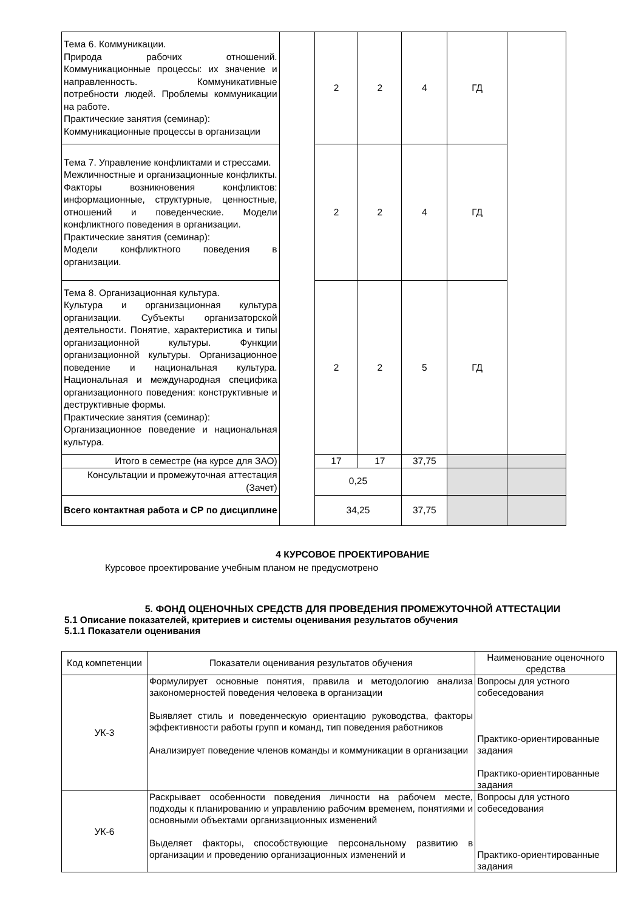| Тема 6. Коммуникации. Природа рабочих отношений. Коммуникационные процессы: их значение и направленность. Коммуникативные потребности людей. Проблемы коммуникации на работе. Практические занятия (семинар): Коммуникационные процессы в организации | | 2 | 2 | 4 | ГД | |
| Тема 7. Управление конфликтами и стрессами. Межличностные и организационные конфликты. Факторы возникновения конфликтов: информационные, структурные, ценностные, отношений и поведенческие. Модели конфликтного поведения в организации. Практические занятия (семинар): Модели конфликтного поведения в организации. | | 2 | 2 | 4 | ГД | |
| Тема 8. Организационная культура. Культура и организационная культура организации. Субъекты организаторской деятельности. Понятие, характеристика и типы организационной культуры. Функции организационной культуры. Организационное поведение и национальная культура. Национальная и международная специфика организационного поведения: конструктивные и деструктивные формы. Практические занятия (семинар): Организационное поведение и национальная культура. | | 2 | 2 | 5 | ГД | |
| Итого в семестре (на курсе для ЗАО) | | 17 | 17 | 37,75 | | |
| Консультации и промежуточная аттестация (Зачет) | | 0,25 | | | | |
| Всего контактная работа и СР по дисциплине | | 34,25 | | 37,75 | | |
4 КУРСОВОЕ ПРОЕКТИРОВАНИЕ
Курсовое проектирование учебным планом не предусмотрено
5. ФОНД ОЦЕНОЧНЫХ СРЕДСТВ ДЛЯ ПРОВЕДЕНИЯ ПРОМЕЖУТОЧНОЙ АТТЕСТАЦИИ
5.1 Описание показателей, критериев и системы оценивания результатов обучения
5.1.1 Показатели оценивания
| Код компетенции | Показатели оценивания результатов обучения | Наименование оценочного средства |
| --- | --- | --- |
| УК-3 | Формулирует основные понятия, правила и методологию анализа закономерностей поведения человека в организации Выявляет стиль и поведенческую ориентацию руководства, факторы эффективности работы групп и команд, тип поведения работников Анализирует поведение членов команды и коммуникации в организации | Вопросы для устного собеседования Практико-ориентированные задания Практико-ориентированные задания |
| УК-6 | Раскрывает особенности поведения личности на рабочем месте, подходы к планированию и управлению рабочим временем, понятиями и основными объектами организационных изменений Выделяет факторы, способствующие персональному развитию в организации и проведению организационных изменений и | Вопросы для устного собеседования Практико-ориентированные задания |